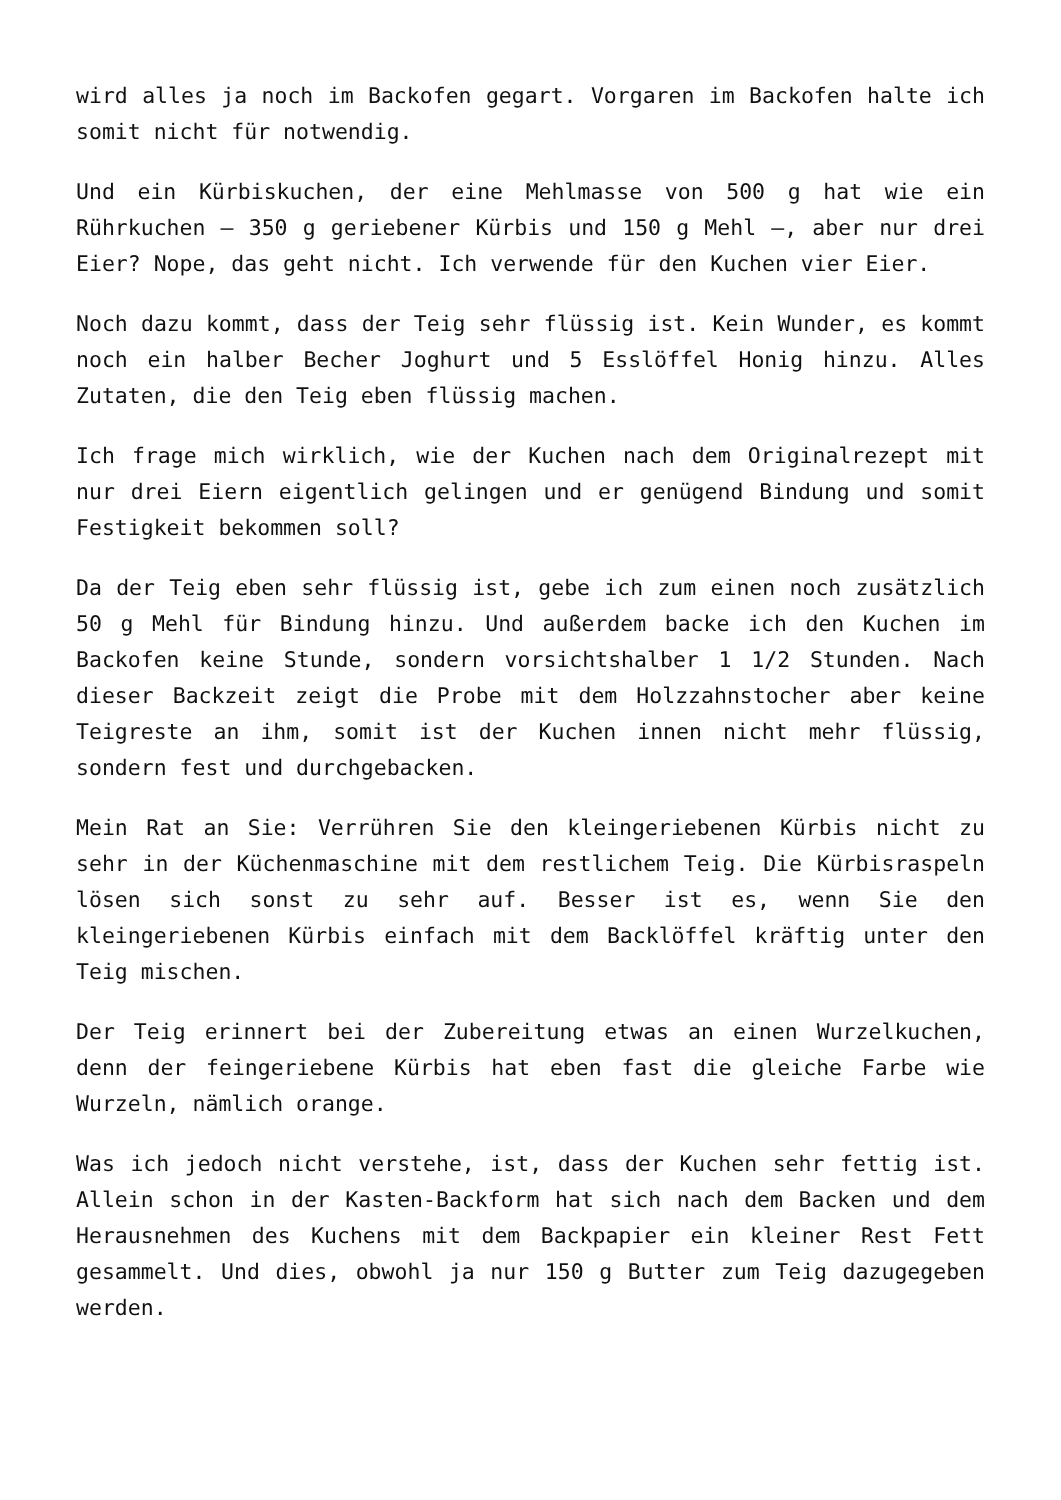wird alles ja noch im Backofen gegart. Vorgaren im Backofen halte ich somit nicht für notwendig.
Und ein Kürbiskuchen, der eine Mehlmasse von 500 g hat wie ein Rührkuchen – 350 g geriebener Kürbis und 150 g Mehl –, aber nur drei Eier? Nope, das geht nicht. Ich verwende für den Kuchen vier Eier.
Noch dazu kommt, dass der Teig sehr flüssig ist. Kein Wunder, es kommt noch ein halber Becher Joghurt und 5 Esslöffel Honig hinzu. Alles Zutaten, die den Teig eben flüssig machen.
Ich frage mich wirklich, wie der Kuchen nach dem Originalrezept mit nur drei Eiern eigentlich gelingen und er genügend Bindung und somit Festigkeit bekommen soll?
Da der Teig eben sehr flüssig ist, gebe ich zum einen noch zusätzlich 50 g Mehl für Bindung hinzu. Und außerdem backe ich den Kuchen im Backofen keine Stunde, sondern vorsichtshalber 1 1/2 Stunden. Nach dieser Backzeit zeigt die Probe mit dem Holzzahnstocher aber keine Teigreste an ihm, somit ist der Kuchen innen nicht mehr flüssig, sondern fest und durchgebacken.
Mein Rat an Sie: Verrühren Sie den kleingeriebenen Kürbis nicht zu sehr in der Küchenmaschine mit dem restlichem Teig. Die Kürbisraspeln lösen sich sonst zu sehr auf. Besser ist es, wenn Sie den kleingeriebenen Kürbis einfach mit dem Backlöffel kräftig unter den Teig mischen.
Der Teig erinnert bei der Zubereitung etwas an einen Wurzelkuchen, denn der feingeriebene Kürbis hat eben fast die gleiche Farbe wie Wurzeln, nämlich orange.
Was ich jedoch nicht verstehe, ist, dass der Kuchen sehr fettig ist. Allein schon in der Kasten-Backform hat sich nach dem Backen und dem Herausnehmen des Kuchens mit dem Backpapier ein kleiner Rest Fett gesammelt. Und dies, obwohl ja nur 150 g Butter zum Teig dazugegeben werden.